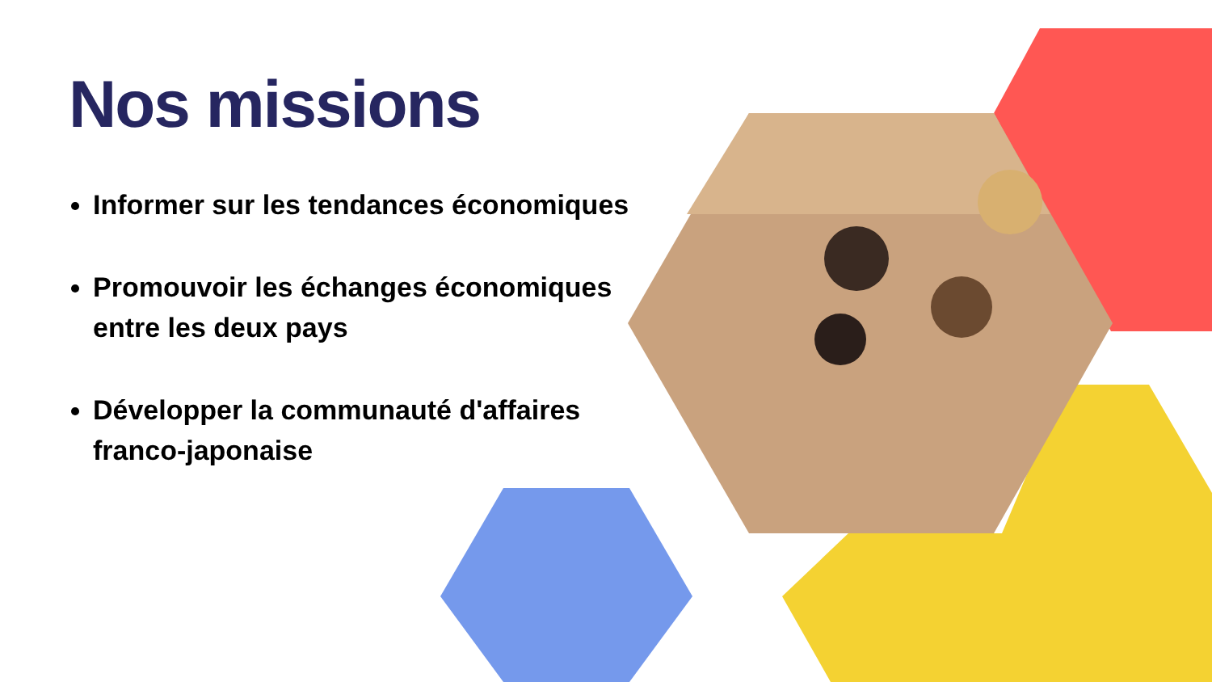Nos missions
Informer sur les tendances économiques
Promouvoir les échanges économiques entre les deux pays
Développer la communauté d'affaires franco-japonaise